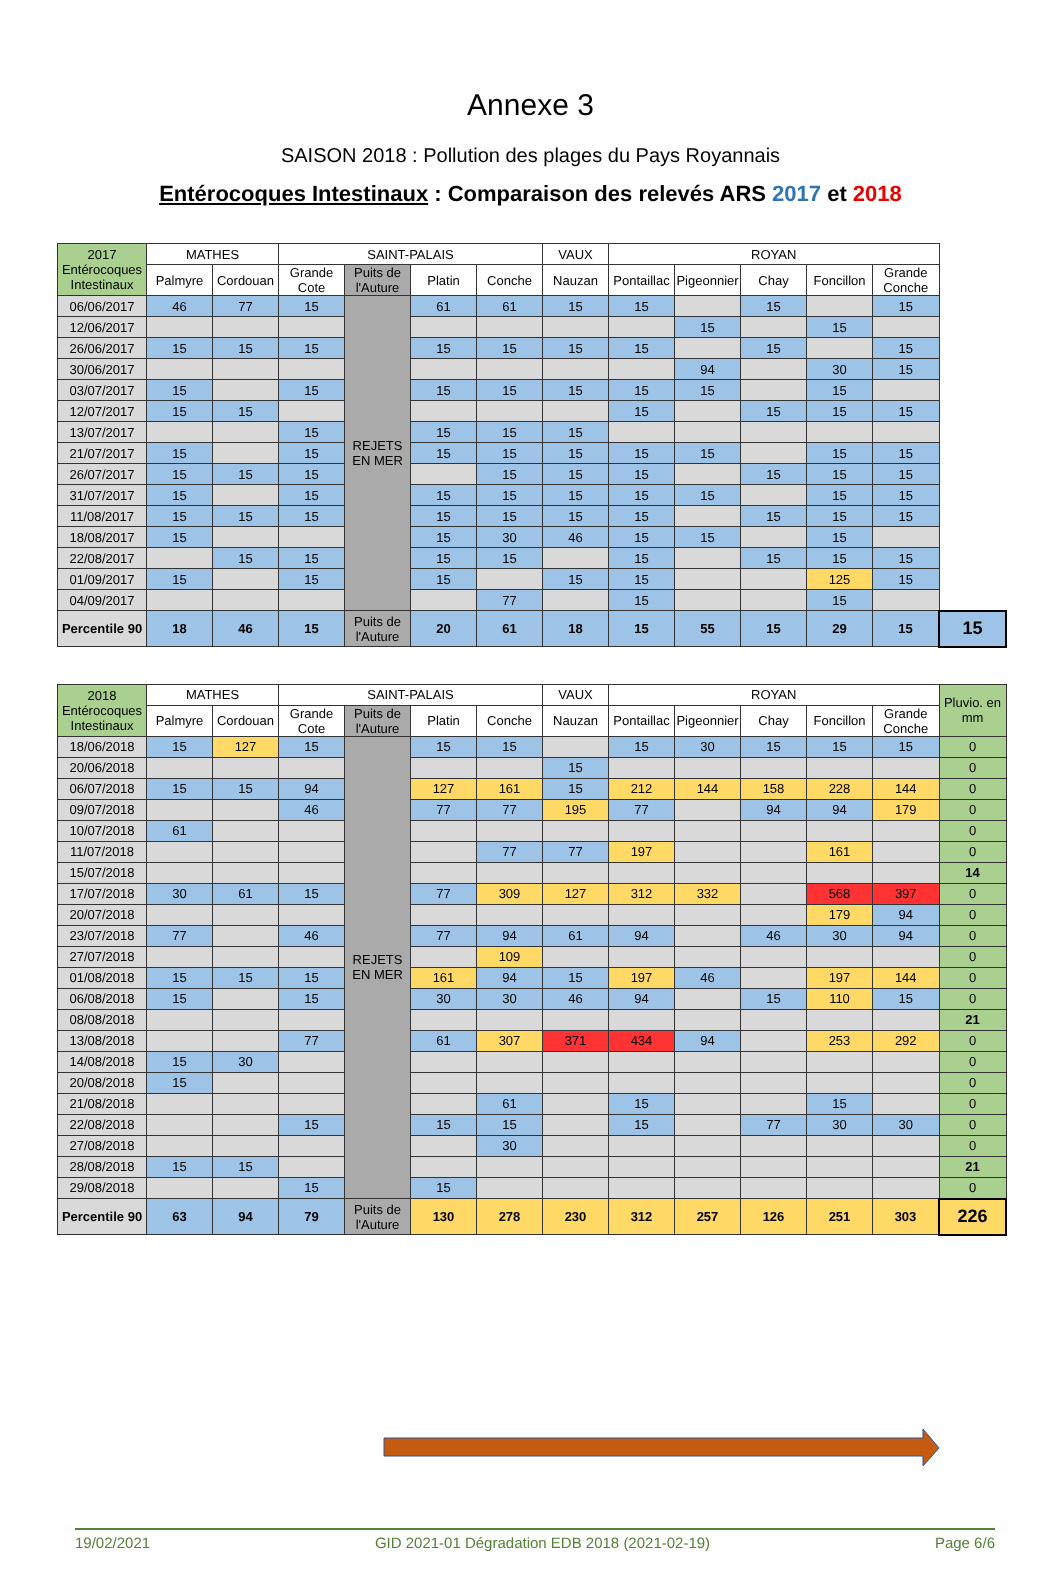Annexe 3
SAISON 2018 : Pollution des plages du Pays Royannais
Entérocoques Intestinaux : Comparaison des relevés ARS 2017 et 2018
| 2017 Entérocoques Intestinaux | MATHES | | SAINT-PALAIS | | | | VAUX | ROYAN | | | | | |
| --- | --- | --- | --- | --- | --- | --- | --- | --- | --- | --- | --- | --- | --- |
| | Palmyre | Cordouan | Grande Cote | Puits de l'Auture | Platin | Conche | Nauzan | Pontaillac | Pigeonnier | Chay | Foncillon | Grande Conche | |
| 06/06/2017 | 46 | 77 | 15 | REJETS EN MER | 61 | 61 | 15 | 15 | | 15 | | 15 | |
| 12/06/2017 | | | | | | | | | 15 | | 15 | | |
| 26/06/2017 | 15 | 15 | 15 | | 15 | 15 | 15 | 15 | | 15 | | 15 | |
| 30/06/2017 | | | | | | | | | 94 | | 30 | 15 | |
| 03/07/2017 | 15 | | 15 | | 15 | 15 | 15 | 15 | 15 | | 15 | | |
| 12/07/2017 | 15 | 15 | | | | | | 15 | | 15 | 15 | 15 | |
| 13/07/2017 | | | 15 | | 15 | 15 | 15 | | | | | | |
| 21/07/2017 | 15 | | 15 | | 15 | 15 | 15 | 15 | 15 | | 15 | 15 | |
| 26/07/2017 | 15 | 15 | 15 | | | 15 | 15 | 15 | | 15 | 15 | 15 | |
| 31/07/2017 | 15 | | 15 | | 15 | 15 | 15 | 15 | 15 | | 15 | 15 | |
| 11/08/2017 | 15 | 15 | 15 | | 15 | 15 | 15 | 15 | | 15 | 15 | 15 | |
| 18/08/2017 | 15 | | | | 15 | 30 | 46 | 15 | 15 | | 15 | | |
| 22/08/2017 | | 15 | 15 | | 15 | 15 | | 15 | | 15 | 15 | 15 | |
| 01/09/2017 | 15 | | 15 | | 15 | | 15 | 15 | | | 125 | 15 | |
| 04/09/2017 | | | | | | 77 | | 15 | | | 15 | | |
| Percentile 90 | 18 | 46 | 15 | Puits de l'Auture | 20 | 61 | 18 | 15 | 55 | 15 | 29 | 15 | 15 |
| 2018 Entérocoques Intestinaux | MATHES | | SAINT-PALAIS | | | | VAUX | ROYAN | | | | | Pluvio. en mm |
| --- | --- | --- | --- | --- | --- | --- | --- | --- | --- | --- | --- | --- | --- |
| | Palmyre | Cordouan | Grande Cote | Puits de l'Auture | Platin | Conche | Nauzan | Pontaillac | Pigeonnier | Chay | Foncillon | Grande Conche | |
| 18/06/2018 | 15 | 127 | 15 | REJETS EN MER | 15 | 15 | | 15 | 30 | 15 | 15 | 15 | 0 |
| 20/06/2018 | | | | | | | 15 | | | | | | 0 |
| 06/07/2018 | 15 | 15 | 94 | | 127 | 161 | 15 | 212 | 144 | 158 | 228 | 144 | 0 |
| 09/07/2018 | | | 46 | | 77 | 77 | 195 | 77 | | 94 | 94 | 179 | 0 |
| 10/07/2018 | 61 | | | | | | | | | | | | 0 |
| 11/07/2018 | | | | | | 77 | 77 | 197 | | | 161 | | 0 |
| 15/07/2018 | | | | | | | | | | | | | 14 |
| 17/07/2018 | 30 | 61 | 15 | | 77 | 309 | 127 | 312 | 332 | | 568 | 397 | 0 |
| 20/07/2018 | | | | | | | | | | | 179 | 94 | 0 |
| 23/07/2018 | 77 | | 46 | | 77 | 94 | 61 | 94 | | 46 | 30 | 94 | 0 |
| 27/07/2018 | | | | | | 109 | | | | | | | 0 |
| 01/08/2018 | 15 | 15 | 15 | | 161 | 94 | 15 | 197 | 46 | | 197 | 144 | 0 |
| 06/08/2018 | 15 | | 15 | | 30 | 30 | 46 | 94 | | 15 | 110 | 15 | 0 |
| 08/08/2018 | | | | | | | | | | | | | 21 |
| 13/08/2018 | | | 77 | | 61 | 307 | 371 | 434 | 94 | | 253 | 292 | 0 |
| 14/08/2018 | 15 | 30 | | | | | | | | | | | 0 |
| 20/08/2018 | 15 | | | | | | | | | | | | 0 |
| 21/08/2018 | | | | | | 61 | | 15 | | | 15 | | 0 |
| 22/08/2018 | | | 15 | | 15 | 15 | | 15 | | 77 | 30 | 30 | 0 |
| 27/08/2018 | | | | | | 30 | | | | | | | 0 |
| 28/08/2018 | 15 | 15 | | | | | | | | | | | 21 |
| 29/08/2018 | | | 15 | | 15 | | | | | | | | 0 |
| Percentile 90 | 63 | 94 | 79 | Puits de l'Auture | 130 | 278 | 230 | 312 | 257 | 126 | 251 | 303 | 226 |
19/02/2021 GID 2021-01 Dégradation EDB 2018 (2021-02-19) Page 6/6